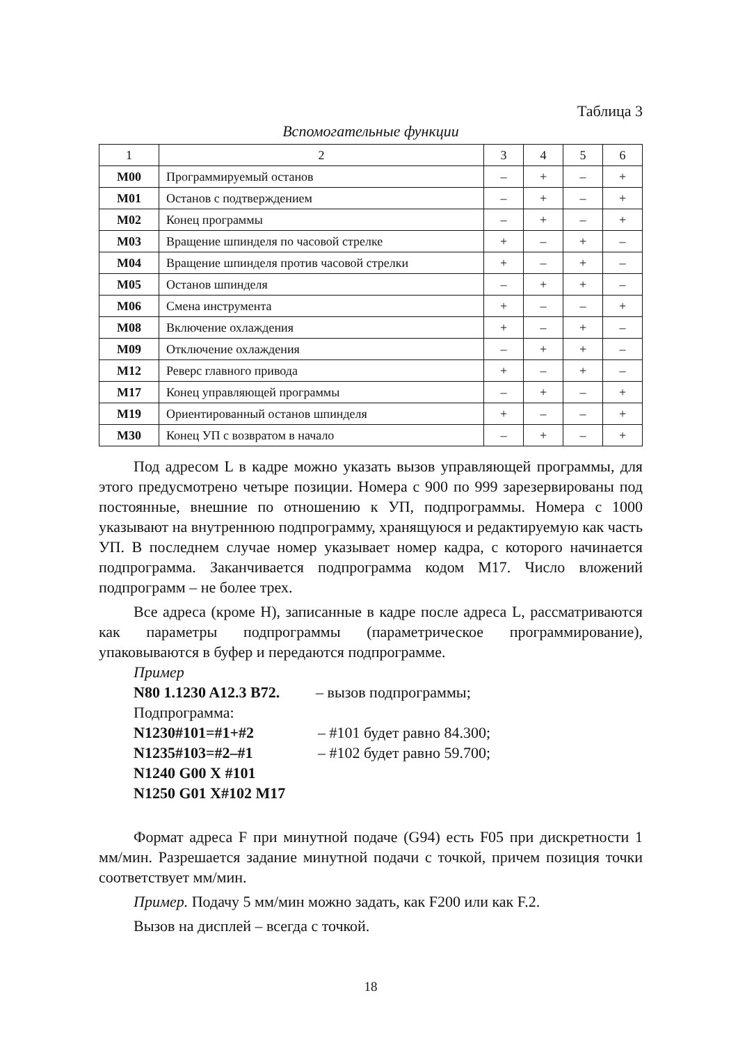Таблица 3
Вспомогательные функции
| 1 | 2 | 3 | 4 | 5 | 6 |
| --- | --- | --- | --- | --- | --- |
| M00 | Программируемый останов | – | + | – | + |
| M01 | Останов с подтверждением | – | + | – | + |
| M02 | Конец программы | – | + | – | + |
| M03 | Вращение шпинделя по часовой стрелке | + | – | + | – |
| M04 | Вращение шпинделя против часовой стрелки | + | – | + | – |
| M05 | Останов шпинделя | – | + | + | – |
| M06 | Смена инструмента | + | – | – | + |
| M08 | Включение охлаждения | + | – | + | – |
| M09 | Отключение охлаждения | – | + | + | – |
| M12 | Реверс главного привода | + | – | + | – |
| M17 | Конец управляющей программы | – | + | – | + |
| M19 | Ориентированный останов шпинделя | + | – | – | + |
| M30 | Конец УП с возвратом в начало | – | + | – | + |
Под адресом L в кадре можно указать вызов управляющей программы, для этого предусмотрено четыре позиции. Номера с 900 по 999 зарезервированы под постоянные, внешние по отношению к УП, подпрограммы. Номера с 1000 указывают на внутреннюю подпрограмму, хранящуюся и редактируемую как часть УП. В последнем случае номер указывает номер кадра, с которого начинается подпрограмма. Заканчивается подпрограмма кодом М17. Число вложений подпрограмм – не более трех.
Все адреса (кроме Н), записанные в кадре после адреса L, рассматриваются как параметры подпрограммы (параметрическое программирование), упаковываются в буфер и передаются подпрограмме.
Пример
N80 1.1230 A12.3 B72. – вызов подпрограммы;
Подпрограмма:
N1230#101=#1+#2 – #101 будет равно 84.300;
N1235#103=#2–#1 – #102 будет равно 59.700;
N1240 G00 X #101
N1250 G01 X#102 M17
Формат адреса F при минутной подаче (G94) есть F05 при дискретности 1 мм/мин. Разрешается задание минутной подачи с точкой, причем позиция точки соответствует мм/мин.
Пример. Подачу 5 мм/мин можно задать, как F200 или как F.2.
Вызов на дисплей – всегда с точкой.
18